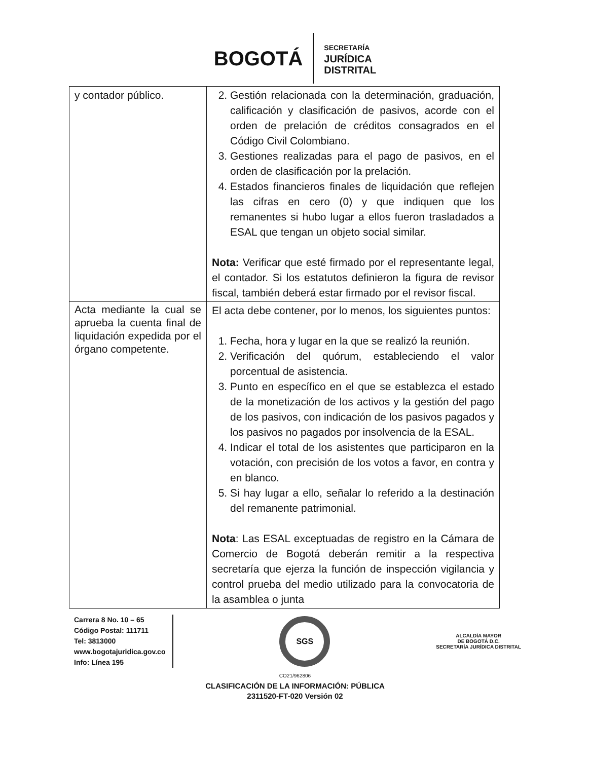BOGOTÁ
SECRETARÍA
JURÍDICA
DISTRITAL
| y contador público. | 2. Gestión relacionada con la determinación, graduación, calificación y clasificación de pasivos, acorde con el orden de prelación de créditos consagrados en el Código Civil Colombiano. 3. Gestiones realizadas para el pago de pasivos, en el orden de clasificación por la prelación. 4. Estados financieros finales de liquidación que reflejen las cifras en cero (0) y que indiquen que los remanentes si hubo lugar a ellos fueron trasladados a ESAL que tengan un objeto social similar. Nota: Verificar que esté firmado por el representante legal, el contador. Si los estatutos definieron la figura de revisor fiscal, también deberá estar firmado por el revisor fiscal. |
| Acta mediante la cual se aprueba la cuenta final de liquidación expedida por el órgano competente. | El acta debe contener, por lo menos, los siguientes puntos: 1. Fecha, hora y lugar en la que se realizó la reunión. 2. Verificación del quórum, estableciendo el valor porcentual de asistencia. 3. Punto en específico en el que se establezca el estado de la monetización de los activos y la gestión del pago de los pasivos, con indicación de los pasivos pagados y los pasivos no pagados por insolvencia de la ESAL. 4. Indicar el total de los asistentes que participaron en la votación, con precisión de los votos a favor, en contra y en blanco. 5. Si hay lugar a ello, señalar lo referido a la destinación del remanente patrimonial. Nota : Las ESAL exceptuadas de registro en la Cámara de Comercio de Bogotá deberán remitir a la respectiva secretaría que ejerza la función de inspección vigilancia y control prueba del medio utilizado para la convocatoria de la asamblea o junta |
Carrera 8 No. 10 – 65
Código Postal: 111711
Tel: 3813000
www.bogotajuridica.gov.co
Info: Línea 195
SGS
ALCALDÍA MAYOR
DE BOGOTÁ D.C.
SECRETARÍA JURÍDICA DISTRITAL
CO21/962806
CLASIFICACIÓN DE LA INFORMACIÓN: PÚBLICA
2311520-FT-020 Versión 02